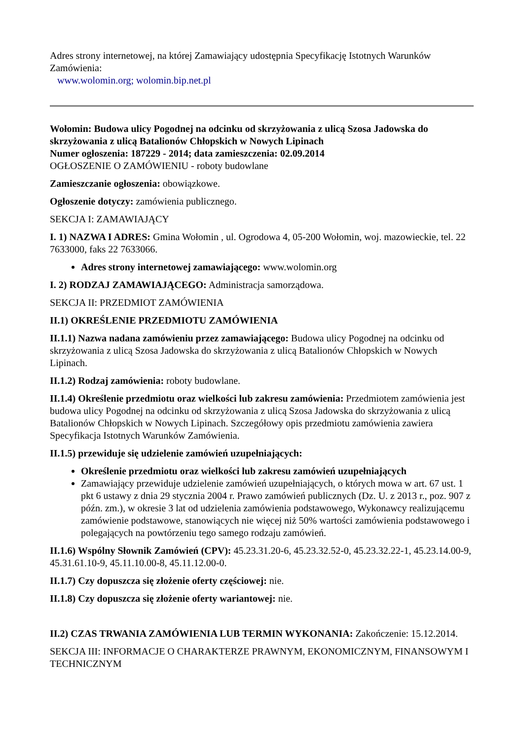Adres strony internetowej, na której Zamawiający udostępnia Specyfikację Istotnych Warunków Zamówienia:
www.wolomin.org; wolomin.bip.net.pl
Wołomin: Budowa ulicy Pogodnej na odcinku od skrzyżowania z ulicą Szosa Jadowska do skrzyżowania z ulicą Batalionów Chłopskich w Nowych Lipinach
Numer ogłoszenia: 187229 - 2014; data zamieszczenia: 02.09.2014
OGŁOSZENIE O ZAMÓWIENIU - roboty budowlane
Zamieszczanie ogłoszenia: obowiązkowe.
Ogłoszenie dotyczy: zamówienia publicznego.
SEKCJA I: ZAMAWIAJĄCY
I. 1) NAZWA I ADRES: Gmina Wołomin , ul. Ogrodowa 4, 05-200 Wołomin, woj. mazowieckie, tel. 22 7633000, faks 22 7633066.
Adres strony internetowej zamawiającego: www.wolomin.org
I. 2) RODZAJ ZAMAWIAJĄCEGO: Administracja samorządowa.
SEKCJA II: PRZEDMIOT ZAMÓWIENIA
II.1) OKREŚLENIE PRZEDMIOTU ZAMÓWIENIA
II.1.1) Nazwa nadana zamówieniu przez zamawiającego: Budowa ulicy Pogodnej na odcinku od skrzyżowania z ulicą Szosa Jadowska do skrzyżowania z ulicą Batalionów Chłopskich w Nowych Lipinach.
II.1.2) Rodzaj zamówienia: roboty budowlane.
II.1.4) Określenie przedmiotu oraz wielkości lub zakresu zamówienia: Przedmiotem zamówienia jest budowa ulicy Pogodnej na odcinku od skrzyżowania z ulicą Szosa Jadowska do skrzyżowania z ulicą Batalionów Chłopskich w Nowych Lipinach. Szczegółowy opis przedmiotu zamówienia zawiera Specyfikacja Istotnych Warunków Zamówienia.
II.1.5) przewiduje się udzielenie zamówień uzupełniających:
Określenie przedmiotu oraz wielkości lub zakresu zamówień uzupełniających
Zamawiający przewiduje udzielenie zamówień uzupełniających, o których mowa w art. 67 ust. 1 pkt 6 ustawy z dnia 29 stycznia 2004 r. Prawo zamówień publicznych (Dz. U. z 2013 r., poz. 907 z późn. zm.), w okresie 3 lat od udzielenia zamówienia podstawowego, Wykonawcy realizującemu zamówienie podstawowe, stanowiących nie więcej niż 50% wartości zamówienia podstawowego i polegających na powtórzeniu tego samego rodzaju zamówień.
II.1.6) Wspólny Słownik Zamówień (CPV): 45.23.31.20-6, 45.23.32.52-0, 45.23.32.22-1, 45.23.14.00-9, 45.31.61.10-9, 45.11.10.00-8, 45.11.12.00-0.
II.1.7) Czy dopuszcza się złożenie oferty częściowej: nie.
II.1.8) Czy dopuszcza się złożenie oferty wariantowej: nie.
II.2) CZAS TRWANIA ZAMÓWIENIA LUB TERMIN WYKONANIA: Zakończenie: 15.12.2014.
SEKCJA III: INFORMACJE O CHARAKTERZE PRAWNYM, EKONOMICZNYM, FINANSOWYM I TECHNICZNYM